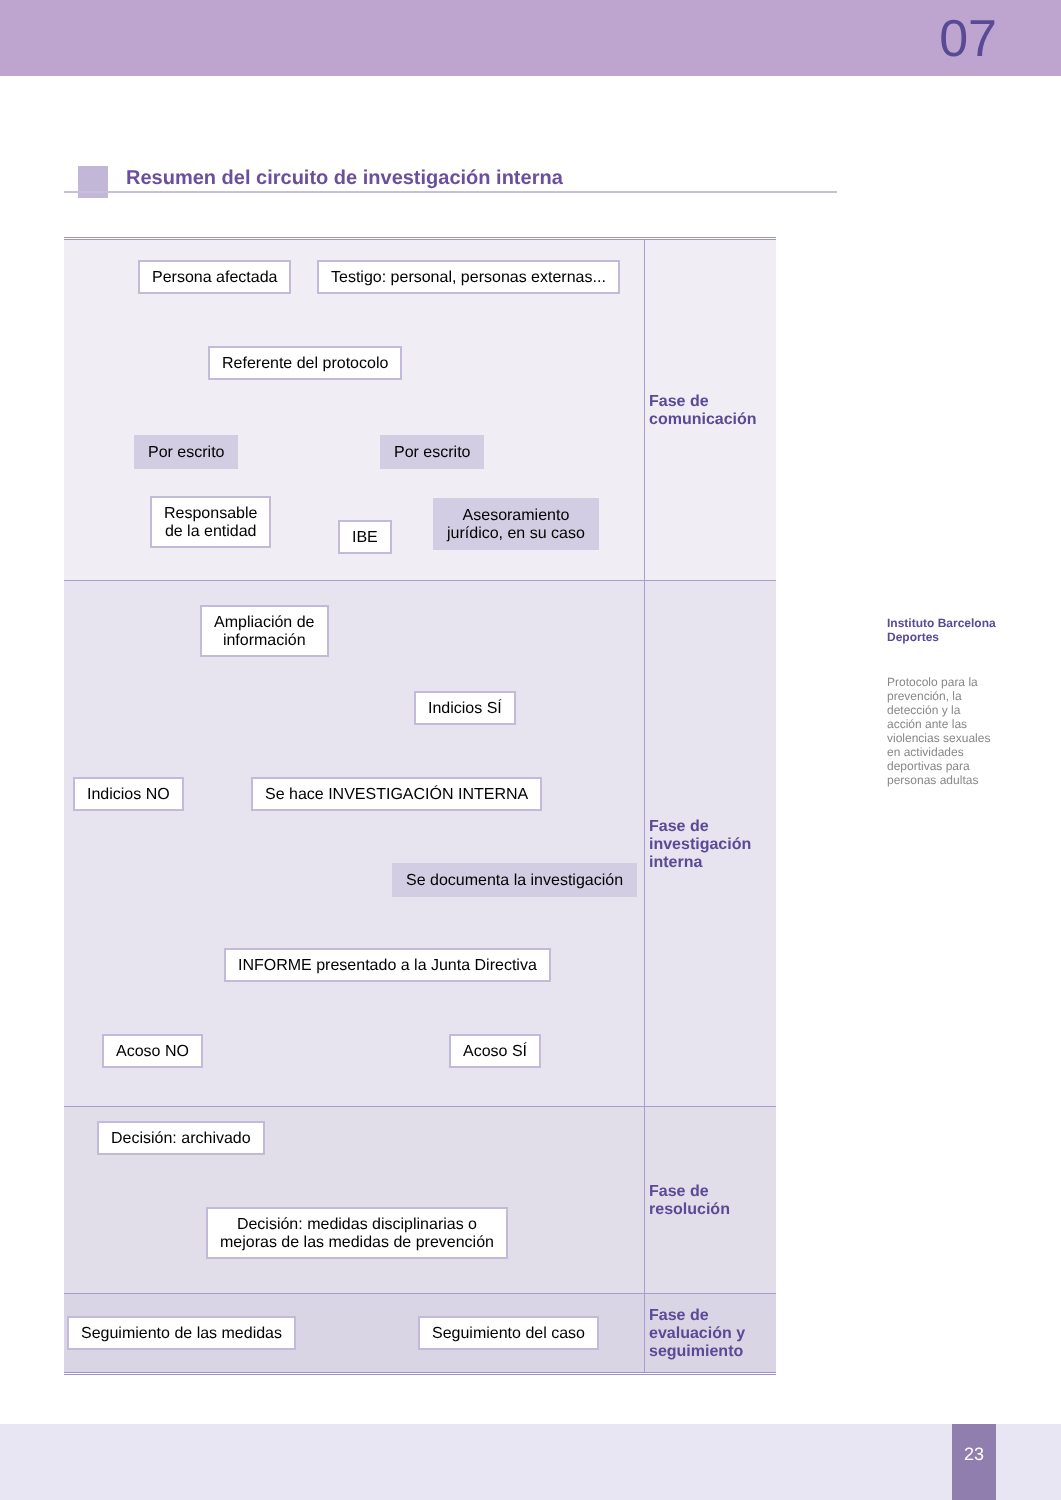07
Resumen del circuito de investigación interna
Persona afectada Testigo: personal, personas externas...
Referente del protocolo
Por escrito Por escrito
Responsable
de la entidad
IBE
Asesoramiento
jurídico, en su caso
Fase de
comunicación
Ampliación de
información
Indicios SÍ
Indicios NO Se hace INVESTIGACIÓN INTERNA
Se documenta la investigación
INFORME presentado a la Junta Directiva
Acoso NO Acoso SÍ
Fase de
investigación
interna
Decisión: archivado
Decisión: medidas disciplinarias o
mejoras de las medidas de prevención
Fase de
resolución
Seguimiento de las medidas Seguimiento del caso
Fase de
evaluación y
seguimiento
Instituto Barcelona Deportes
Protocolo para la prevención, la detección y la acción ante las violencias sexuales en actividades deportivas para personas adultas
23